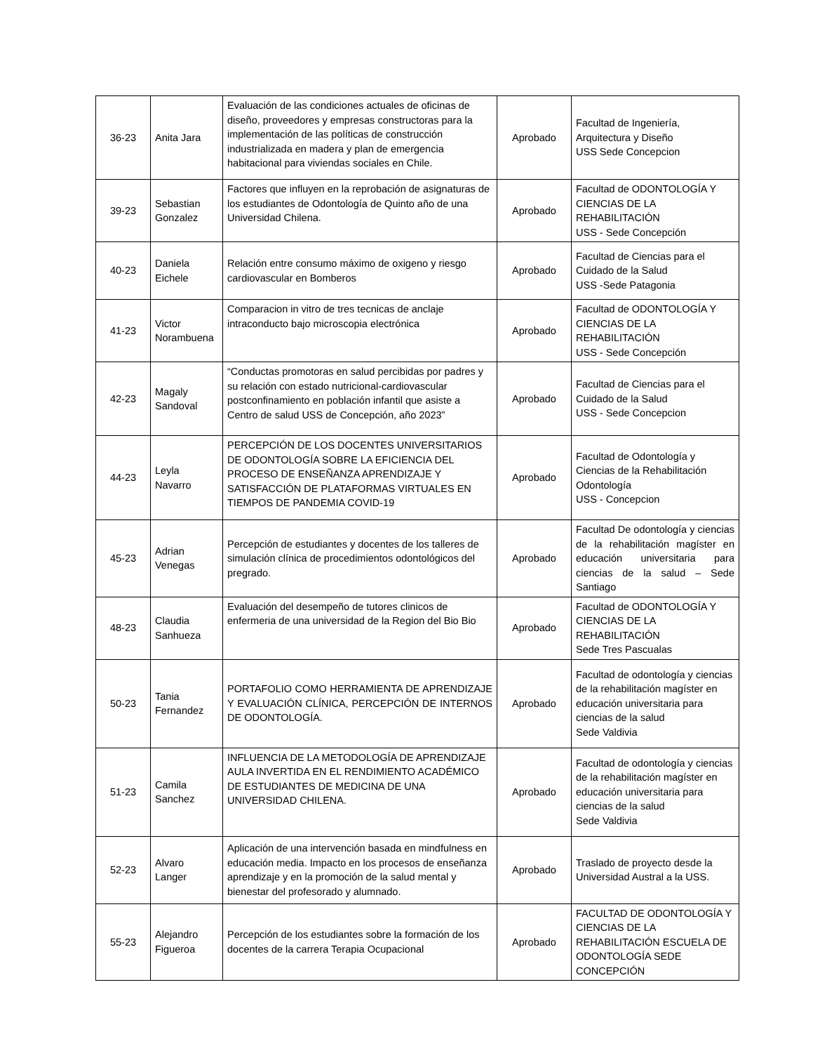| 36-23 | Anita Jara | Evaluación de las condiciones actuales de oficinas de diseño, proveedores y empresas constructoras para la implementación de las políticas de construcción industrializada en madera y plan de emergencia habitacional para viviendas sociales en Chile. | Aprobado | Facultad de Ingeniería, Arquitectura y Diseño USS Sede Concepcion |
| 39-23 | Sebastian Gonzalez | Factores que influyen en la reprobación de asignaturas de los estudiantes de Odontología de Quinto año de una Universidad Chilena. | Aprobado | Facultad de ODONTOLOGÍA Y CIENCIAS DE LA REHABILITACIÓN USS - Sede Concepción |
| 40-23 | Daniela Eichele | Relación entre consumo máximo de oxigeno y riesgo cardiovascular en Bomberos | Aprobado | Facultad de Ciencias para el Cuidado de la Salud USS -Sede Patagonia |
| 41-23 | Victor Norambuena | Comparacion in vitro de tres tecnicas de anclaje intraconducto bajo microscopia electrónica | Aprobado | Facultad de ODONTOLOGÍA Y CIENCIAS DE LA REHABILITACIÓN USS - Sede Concepción |
| 42-23 | Magaly Sandoval | “Conductas promotoras en salud percibidas por padres y su relación con estado nutricional-cardiovascular postconfinamiento en población infantil que asiste a Centro de salud USS de Concepción, año 2023” | Aprobado | Facultad de Ciencias para el Cuidado de la Salud USS - Sede Concepcion |
| 44-23 | Leyla Navarro | PERCEPCIÓN DE LOS DOCENTES UNIVERSITARIOS DE ODONTOLOGÍA SOBRE LA EFICIENCIA DEL PROCESO DE ENSEÑANZA APRENDIZAJE Y SATISFACCIÓN DE PLATAFORMAS VIRTUALES EN TIEMPOS DE PANDEMIA COVID-19 | Aprobado | Facultad de Odontología y Ciencias de la Rehabilitación Odontología USS - Concepcion |
| 45-23 | Adrian Venegas | Percepción de estudiantes y docentes de los talleres de simulación clínica de procedimientos odontológicos del pregrado. | Aprobado | Facultad De odontología y ciencias de la rehabilitación magíster en educación universitaria para ciencias de la salud – Sede Santiago |
| 48-23 | Claudia Sanhueza | Evaluación del desempeño de tutores clinicos de enfermeria de una universidad de la Region del Bio Bio | Aprobado | Facultad de ODONTOLOGÍA Y CIENCIAS DE LA REHABILITACIÓN Sede Tres Pascualas |
| 50-23 | Tania Fernandez | PORTAFOLIO COMO HERRAMIENTA DE APRENDIZAJE Y EVALUACIÓN CLÍNICA, PERCEPCIÓN DE INTERNOS DE ODONTOLOGÍA. | Aprobado | Facultad de odontología y ciencias de la rehabilitación magíster en educación universitaria para ciencias de la salud Sede Valdivia |
| 51-23 | Camila Sanchez | INFLUENCIA DE LA METODOLOGÍA DE APRENDIZAJE AULA INVERTIDA EN EL RENDIMIENTO ACADÉMICO DE ESTUDIANTES DE MEDICINA DE UNA UNIVERSIDAD CHILENA. | Aprobado | Facultad de odontología y ciencias de la rehabilitación magíster en educación universitaria para ciencias de la salud Sede Valdivia |
| 52-23 | Alvaro Langer | Aplicación de una intervención basada en mindfulness en educación media. Impacto en los procesos de enseñanza aprendizaje y en la promoción de la salud mental y bienestar del profesorado y alumnado. | Aprobado | Traslado de proyecto desde la Universidad Austral a la USS. |
| 55-23 | Alejandro Figueroa | Percepción de los estudiantes sobre la formación de los docentes de la carrera Terapia Ocupacional | Aprobado | FACULTAD DE ODONTOLOGÍA Y CIENCIAS DE LA REHABILITACIÓN ESCUELA DE ODONTOLOGÍA SEDE CONCEPCIÓN |